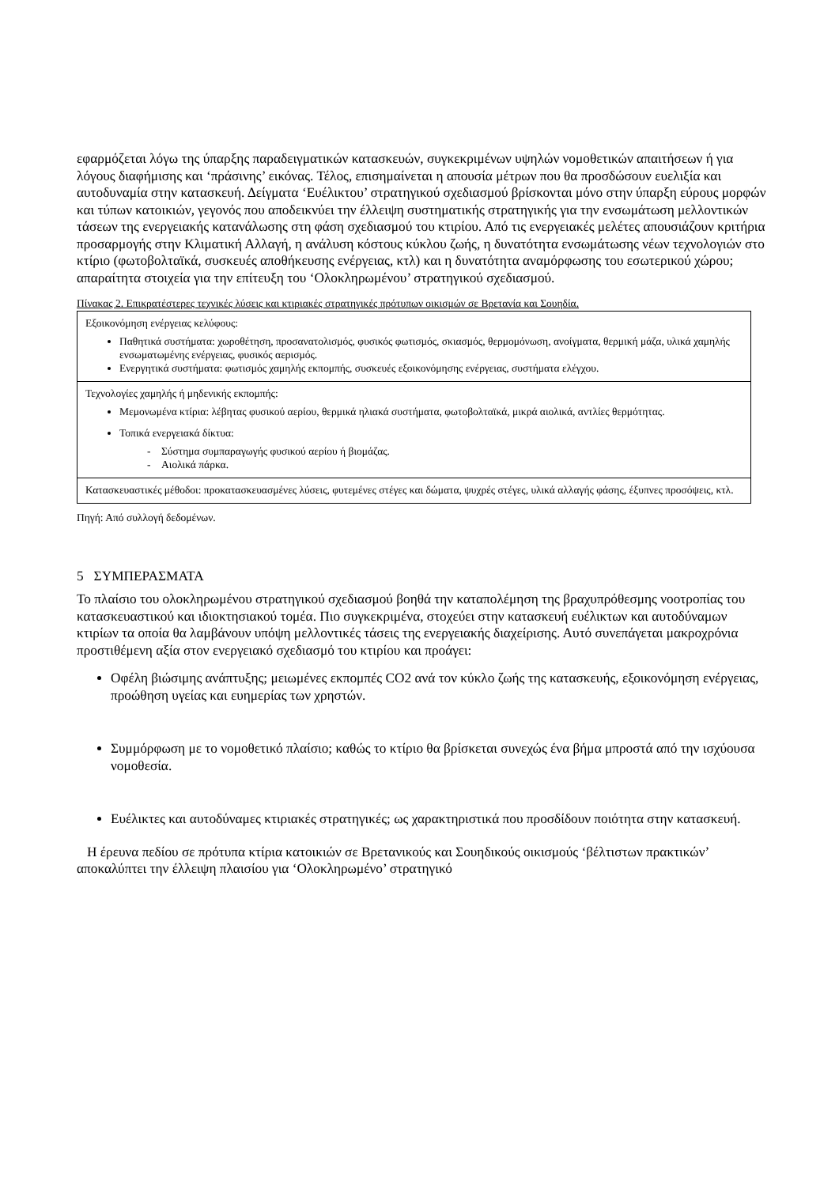εφαρμόζεται λόγω της ύπαρξης παραδειγματικών κατασκευών, συγκεκριμένων υψηλών νομοθετικών απαιτήσεων ή για λόγους διαφήμισης και ‘πράσινης’ εικόνας. Τέλος, επισημαίνεται η απουσία μέτρων που θα προσδώσουν ευελιξία και αυτοδυναμία στην κατασκευή. Δείγματα ‘Ευέλικτου’ στρατηγικού σχεδιασμού βρίσκονται μόνο στην ύπαρξη εύρους μορφών και τύπων κατοικιών, γεγονός που αποδεικνύει την έλλειψη συστηματικής στρατηγικής για την ενσωμάτωση μελλοντικών τάσεων της ενεργειακής κατανάλωσης στη φάση σχεδιασμού του κτιρίου. Από τις ενεργειακές μελέτες απουσιάζουν κριτήρια προσαρμογής στην Κλιματική Αλλαγή, η ανάλυση κόστους κύκλου ζωής, η δυνατότητα ενσωμάτωσης νέων τεχνολογιών στο κτίριο (φωτοβολταϊκά, συσκευές αποθήκευσης ενέργειας, κτλ) και η δυνατότητα αναμόρφωσης του εσωτερικού χώρου; απαραίτητα στοιχεία για την επίτευξη του ‘Ολοκληρωμένου’ στρατηγικού σχεδιασμού.
Πίνακας 2. Επικρατέστερες τεχνικές λύσεις και κτιριακές στρατηγικές πρότυπων οικισμών σε Βρετανία και Σουηδία.
| Εξοικονόμηση ενέργειας κελύφους: Παθητικά συστήματα: χωροθέτηση, προσανατολισμός, φυσικός φωτισμός, σκιασμός, θερμομόνωση, ανοίγματα, θερμική μάζα, υλικά χαμηλής ενσωματωμένης ενέργειας, φυσικός αερισμός. Ενεργητικά συστήματα: φωτισμός χαμηλής εκπομπής, συσκευές εξοικονόμησης ενέργειας, συστήματα ελέγχου. |
| Τεχνολογίες χαμηλής ή μηδενικής εκπομπής: Μεμονωμένα κτίρια: λέβητας φυσικού αερίου, θερμικά ηλιακά συστήματα, φωτοβολταϊκά, μικρά αιολικά, αντλίες θερμότητας. Τοπικά ενεργειακά δίκτυα: - Σύστημα συμπαραγωγής φυσικού αερίου ή βιομάζας. - Αιολικά πάρκα. |
| Κατασκευαστικές μέθοδοι: προκατασκευασμένες λύσεις, φυτεμένες στέγες και δώματα, ψυχρές στέγες, υλικά αλλαγής φάσης, έξυπνες προσόψεις, κτλ. |
Πηγή: Από συλλογή δεδομένων.
5 ΣΥΜΠΕΡΑΣΜΑΤΑ
Το πλαίσιο του ολοκληρωμένου στρατηγικού σχεδιασμού βοηθά την καταπολέμηση της βραχυπρόθεσμης νοοτροπίας του κατασκευαστικού και ιδιοκτησιακού τομέα. Πιο συγκεκριμένα, στοχεύει στην κατασκευή ευέλικτων και αυτοδύναμων κτιρίων τα οποία θα λαμβάνουν υπόψη μελλοντικές τάσεις της ενεργειακής διαχείρισης. Αυτό συνεπάγεται μακροχρόνια προστιθέμενη αξία στον ενεργειακό σχεδιασμό του κτιρίου και προάγει:
Οφέλη βιώσιμης ανάπτυξης; μειωμένες εκπομπές CO2 ανά τον κύκλο ζωής της κατασκευής, εξοικονόμηση ενέργειας, προώθηση υγείας και ευημερίας των χρηστών.
Συμμόρφωση με το νομοθετικό πλαίσιο; καθώς το κτίριο θα βρίσκεται συνεχώς ένα βήμα μπροστά από την ισχύουσα νομοθεσία.
Ευέλικτες και αυτοδύναμες κτιριακές στρατηγικές; ως χαρακτηριστικά που προσδίδουν ποιότητα στην κατασκευή.
Η έρευνα πεδίου σε πρότυπα κτίρια κατοικιών σε Βρετανικούς και Σουηδικούς οικισμούς ‘βέλτιστων πρακτικών’ αποκαλύπτει την έλλειψη πλαισίου για ‘Ολοκληρωμένο’ στρατηγικό